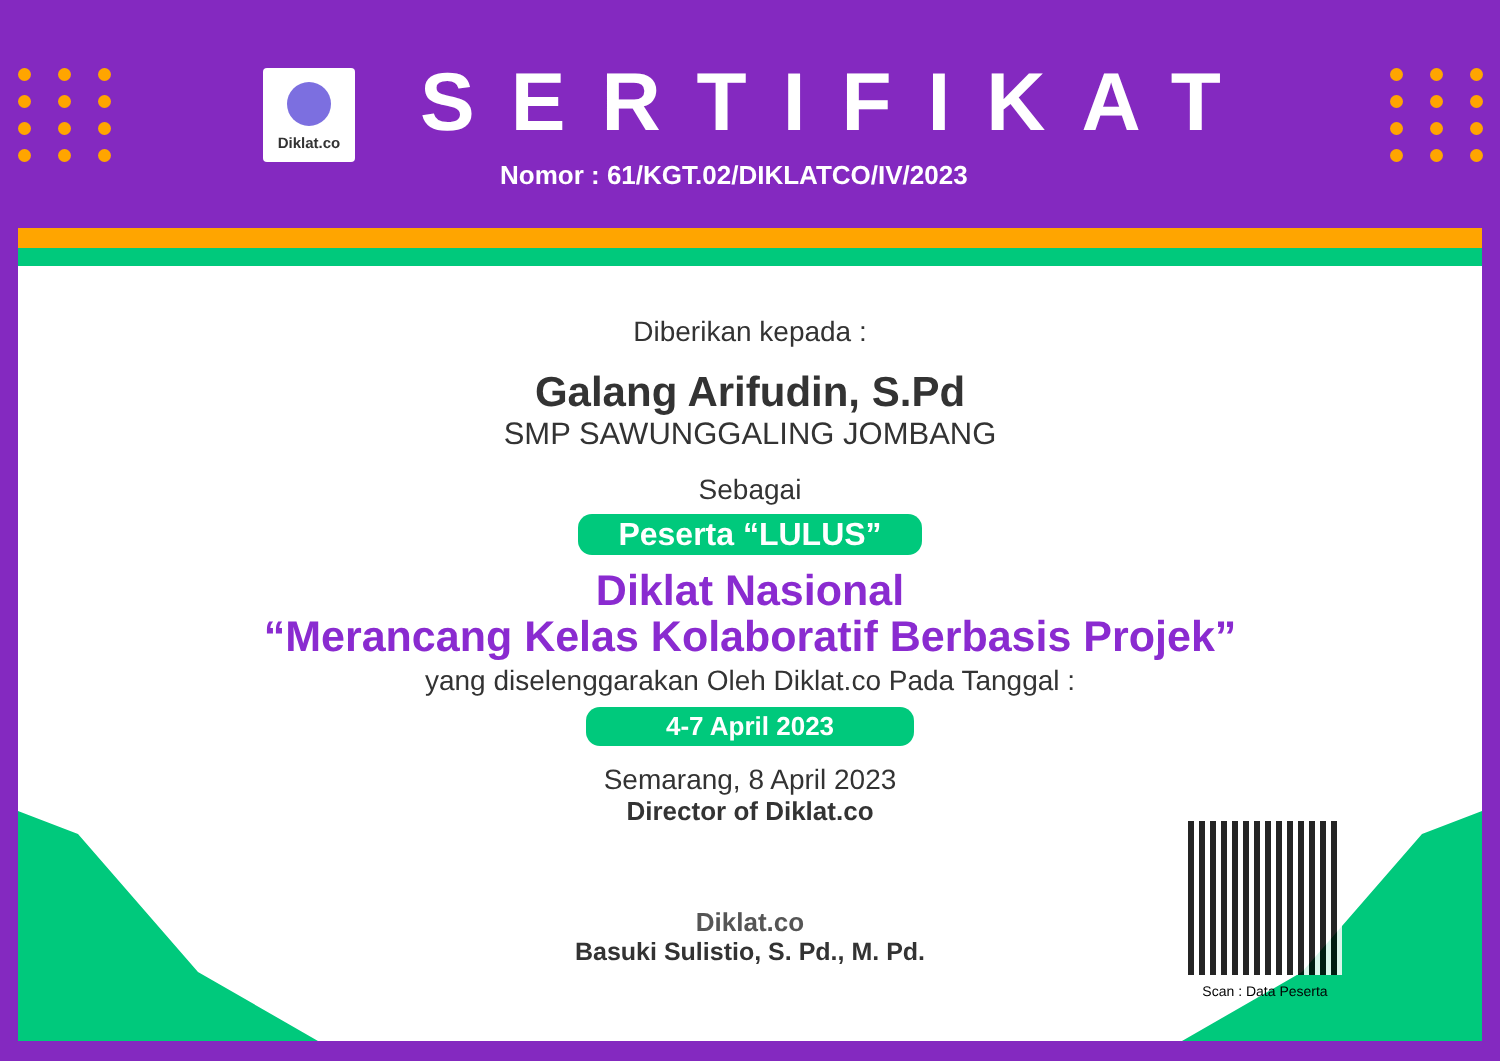Diklat.co SERTIFIKAT
Nomor : 61/KGT.02/DIKLATCO/IV/2023
Diberikan kepada :
Galang Arifudin, S.Pd
SMP SAWUNGGALING JOMBANG
Sebagai
Peserta “LULUS”
Diklat Nasional
“Merancang Kelas Kolaboratif Berbasis Projek”
yang diselenggarakan Oleh Diklat.co Pada Tanggal :
4-7 April 2023
Semarang, 8 April 2023
Director of Diklat.co
Diklat.co
Basuki Sulistio, S. Pd., M. Pd.
Scan : Data Peserta